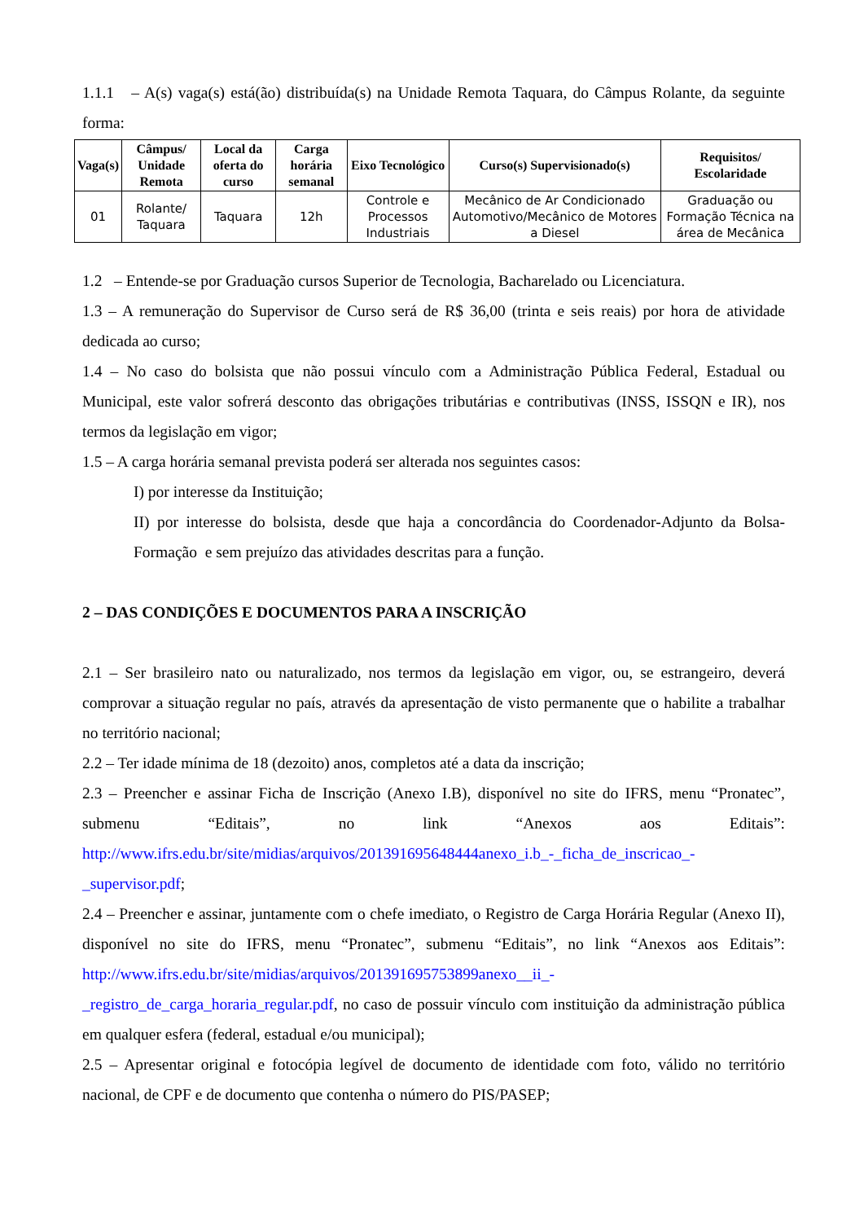1.1.1 – A(s) vaga(s) está(ão) distribuída(s) na Unidade Remota Taquara, do Câmpus Rolante, da seguinte forma:
| Vaga(s) | Câmpus/ Unidade Remota | Local da oferta do curso | Carga horária semanal | Eixo Tecnológico | Curso(s) Supervisionado(s) | Requisitos/ Escolaridade |
| --- | --- | --- | --- | --- | --- | --- |
| 01 | Rolante/ Taquara | Taquara | 12h | Controle e Processos Industriais | Mecânico de Ar Condicionado Automotivo/Mecânico de Motores a Diesel | Graduação ou Formação Técnica na área de Mecânica |
1.2 – Entende-se por Graduação cursos Superior de Tecnologia, Bacharelado ou Licenciatura.
1.3 – A remuneração do Supervisor de Curso será de R$ 36,00 (trinta e seis reais) por hora de atividade dedicada ao curso;
1.4 – No caso do bolsista que não possui vínculo com a Administração Pública Federal, Estadual ou Municipal, este valor sofrerá desconto das obrigações tributárias e contributivas (INSS, ISSQN e IR), nos termos da legislação em vigor;
1.5 – A carga horária semanal prevista poderá ser alterada nos seguintes casos:
I) por interesse da Instituição;
II) por interesse do bolsista, desde que haja a concordância do Coordenador-Adjunto da Bolsa-Formação e sem prejuízo das atividades descritas para a função.
2 – DAS CONDIÇÕES E DOCUMENTOS PARA A INSCRIÇÃO
2.1 – Ser brasileiro nato ou naturalizado, nos termos da legislação em vigor, ou, se estrangeiro, deverá comprovar a situação regular no país, através da apresentação de visto permanente que o habilite a trabalhar no território nacional;
2.2 – Ter idade mínima de 18 (dezoito) anos, completos até a data da inscrição;
2.3 – Preencher e assinar Ficha de Inscrição (Anexo I.B), disponível no site do IFRS, menu “Pronatec”, submenu “Editais”, no link “Anexos aos Editais”: http://www.ifrs.edu.br/site/midias/arquivos/201391695648444anexo_i.b_-_ficha_de_inscricao_-_supervisor.pdf;
2.4 – Preencher e assinar, juntamente com o chefe imediato, o Registro de Carga Horária Regular (Anexo II), disponível no site do IFRS, menu “Pronatec”, submenu “Editais”, no link “Anexos aos Editais”: http://www.ifrs.edu.br/site/midias/arquivos/201391695753899anexo__ii_-_registro_de_carga_horaria_regular.pdf, no caso de possuir vínculo com instituição da administração pública em qualquer esfera (federal, estadual e/ou municipal);
2.5 – Apresentar original e fotocópia legível de documento de identidade com foto, válido no território nacional, de CPF e de documento que contenha o número do PIS/PASEP;